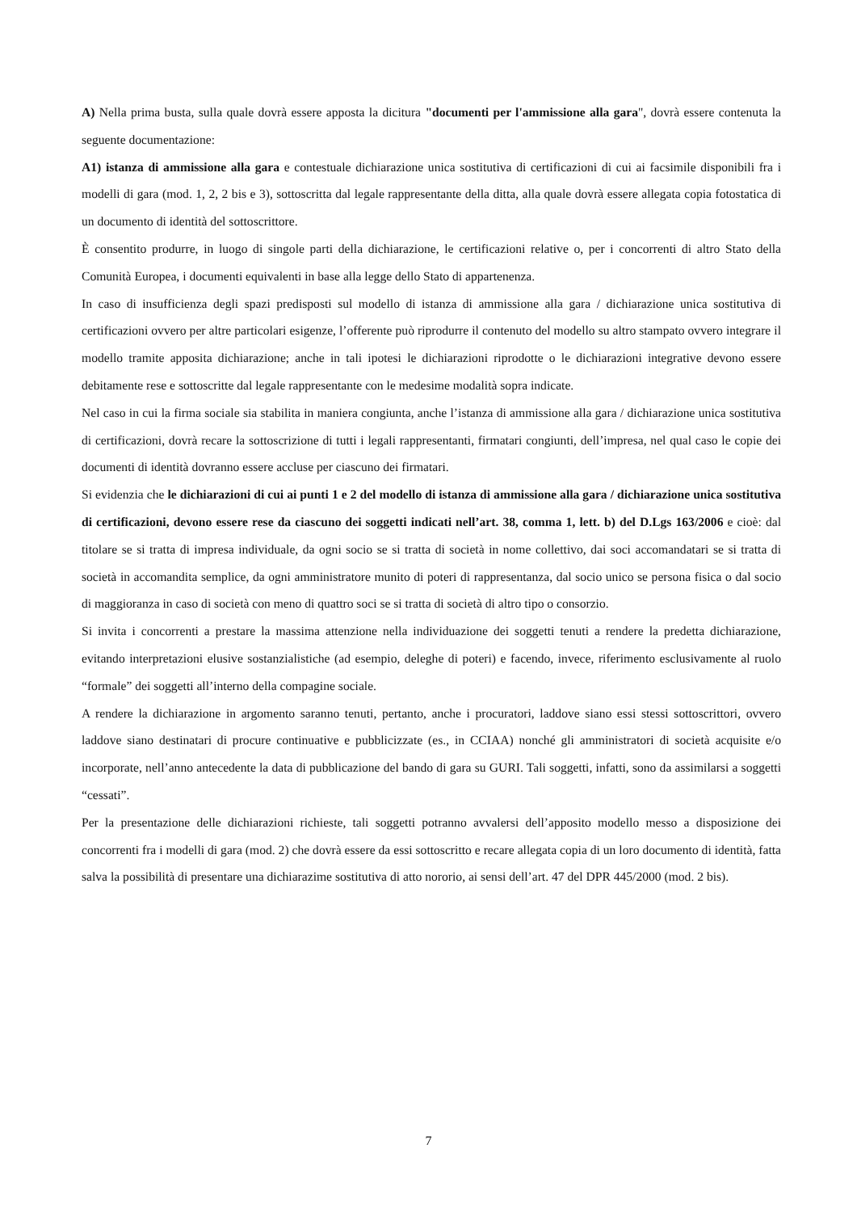A) Nella prima busta, sulla quale dovrà essere apposta la dicitura "documenti per l'ammissione alla gara", dovrà essere contenuta la seguente documentazione:
A1) istanza di ammissione alla gara e contestuale dichiarazione unica sostitutiva di certificazioni di cui ai facsimile disponibili fra i modelli di gara (mod. 1, 2, 2 bis e 3), sottoscritta dal legale rappresentante della ditta, alla quale dovrà essere allegata copia fotostatica di un documento di identità del sottoscrittore.
È consentito produrre, in luogo di singole parti della dichiarazione, le certificazioni relative o, per i concorrenti di altro Stato della Comunità Europea, i documenti equivalenti in base alla legge dello Stato di appartenenza.
In caso di insufficienza degli spazi predisposti sul modello di istanza di ammissione alla gara / dichiarazione unica sostitutiva di certificazioni ovvero per altre particolari esigenze, l’offerente può riprodurre il contenuto del modello su altro stampato ovvero integrare il modello tramite apposita dichiarazione; anche in tali ipotesi le dichiarazioni riprodotte o le dichiarazioni integrative devono essere debitamente rese e sottoscritte dal legale rappresentante con le medesime modalità sopra indicate.
Nel caso in cui la firma sociale sia stabilita in maniera congiunta, anche l’istanza di ammissione alla gara / dichiarazione unica sostitutiva di certificazioni, dovrà recare la sottoscrizione di tutti i legali rappresentanti, firmatari congiunti, dell’impresa, nel qual caso le copie dei documenti di identità dovranno essere accluse per ciascuno dei firmatari.
Si evidenzia che le dichiarazioni di cui ai punti 1 e 2 del modello di istanza di ammissione alla gara / dichiarazione unica sostitutiva di certificazioni, devono essere rese da ciascuno dei soggetti indicati nell’art. 38, comma 1, lett. b) del D.Lgs 163/2006 e cioè: dal titolare se si tratta di impresa individuale, da ogni socio se si tratta di società in nome collettivo, dai soci accomandatari se si tratta di società in accomandita semplice, da ogni amministratore munito di poteri di rappresentanza, dal socio unico se persona fisica o dal socio di maggioranza in caso di società con meno di quattro soci se si tratta di società di altro tipo o consorzio.
Si invita i concorrenti a prestare la massima attenzione nella individuazione dei soggetti tenuti a rendere la predetta dichiarazione, evitando interpretazioni elusive sostanzialistiche (ad esempio, deleghe di poteri) e facendo, invece, riferimento esclusivamente al ruolo “formale” dei soggetti all’interno della compagine sociale.
A rendere la dichiarazione in argomento saranno tenuti, pertanto, anche i procuratori, laddove siano essi stessi sottoscrittori, ovvero laddove siano destinatari di procure continuative e pubblicizzate (es., in CCIAA) nonché gli amministratori di società acquisite e/o incorporate, nell’anno antecedente la data di pubblicazione del bando di gara su GURI. Tali soggetti, infatti, sono da assimilarsi a soggetti “cessati”.
Per la presentazione delle dichiarazioni richieste, tali soggetti potranno avvalersi dell’apposito modello messo a disposizione dei concorrenti fra i modelli di gara (mod. 2) che dovrà essere da essi sottoscritto e recare allegata copia di un loro documento di identità, fatta salva la possibilità di presentare una dichiarazime sostitutiva di atto nororio, ai sensi dell’art. 47 del DPR 445/2000 (mod. 2 bis).
7